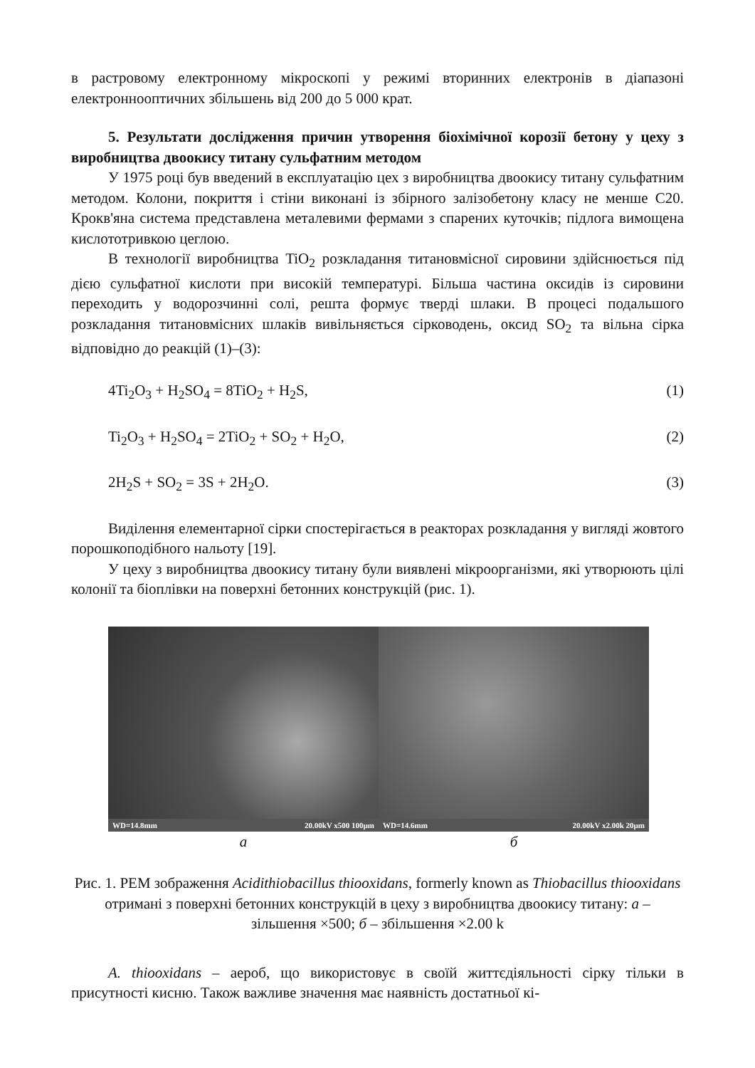в растровому електронному мікроскопі у режимі вторинних електронів в діапазоні електроннооптичних збільшень від 200 до 5 000 крат.
5. Результати дослідження причин утворення біохімічної корозії бетону у цеху з виробництва двоокису титану сульфатним методом
У 1975 році був введений в експлуатацію цех з виробництва двоокису титану сульфатним методом. Колони, покриття і стіни виконані із збірного залізобетону класу не менше С20. Крокв'яна система представлена металевими фермами з спарених куточків; підлога вимощена кислототривкою цеглою.
В технології виробництва TiO<sub>2</sub> розкладання титановмісної сировини здійснюється під дією сульфатної кислоти при високій температурі. Більша частина оксидів із сировини переходить у водорозчинні солі, решта формує тверді шлаки. В процесі подальшого розкладання титановмісних шлаків вивільняється сірководень, оксид SO<sub>2</sub> та вільна сірка відповідно до реакцій (1)–(3):
4Ti<sub>2</sub>O<sub>3</sub> + H<sub>2</sub>SO<sub>4</sub> = 8TiO<sub>2</sub> + H<sub>2</sub>S, (1)
Ti<sub>2</sub>O<sub>3</sub> + H<sub>2</sub>SO<sub>4</sub> = 2TiO<sub>2</sub> + SO<sub>2</sub> + H<sub>2</sub>O, (2)
2H<sub>2</sub>S + SO<sub>2</sub> = 3S + 2H<sub>2</sub>O. (3)
Виділення елементарної сірки спостерігається в реакторах розкладання у вигляді жовтого порошкоподібного нальоту [19].
У цеху з виробництва двоокису титану були виявлені мікроорганізми, які утворюють цілі колонії та біоплівки на поверхні бетонних конструкцій (рис. 1).
WD=14.8mm 20.00kV x500 100µm WD=14.6mm 20.00kV x2.00k 20µm
а б
Рис. 1. РЕМ зображення Acidithiobacillus thiooxidans, formerly known as Thiobacillus thiooxidans отримані з поверхні бетонних конструкцій в цеху з виробництва двоокису титану: а – зільшення ×500; б – збільшення ×2.00 k
A. thiooxidans – аероб, що використовує в своїй життєдіяльності сірку тільки в присутності кисню. Також важливе значення має наявність достатньої кі-